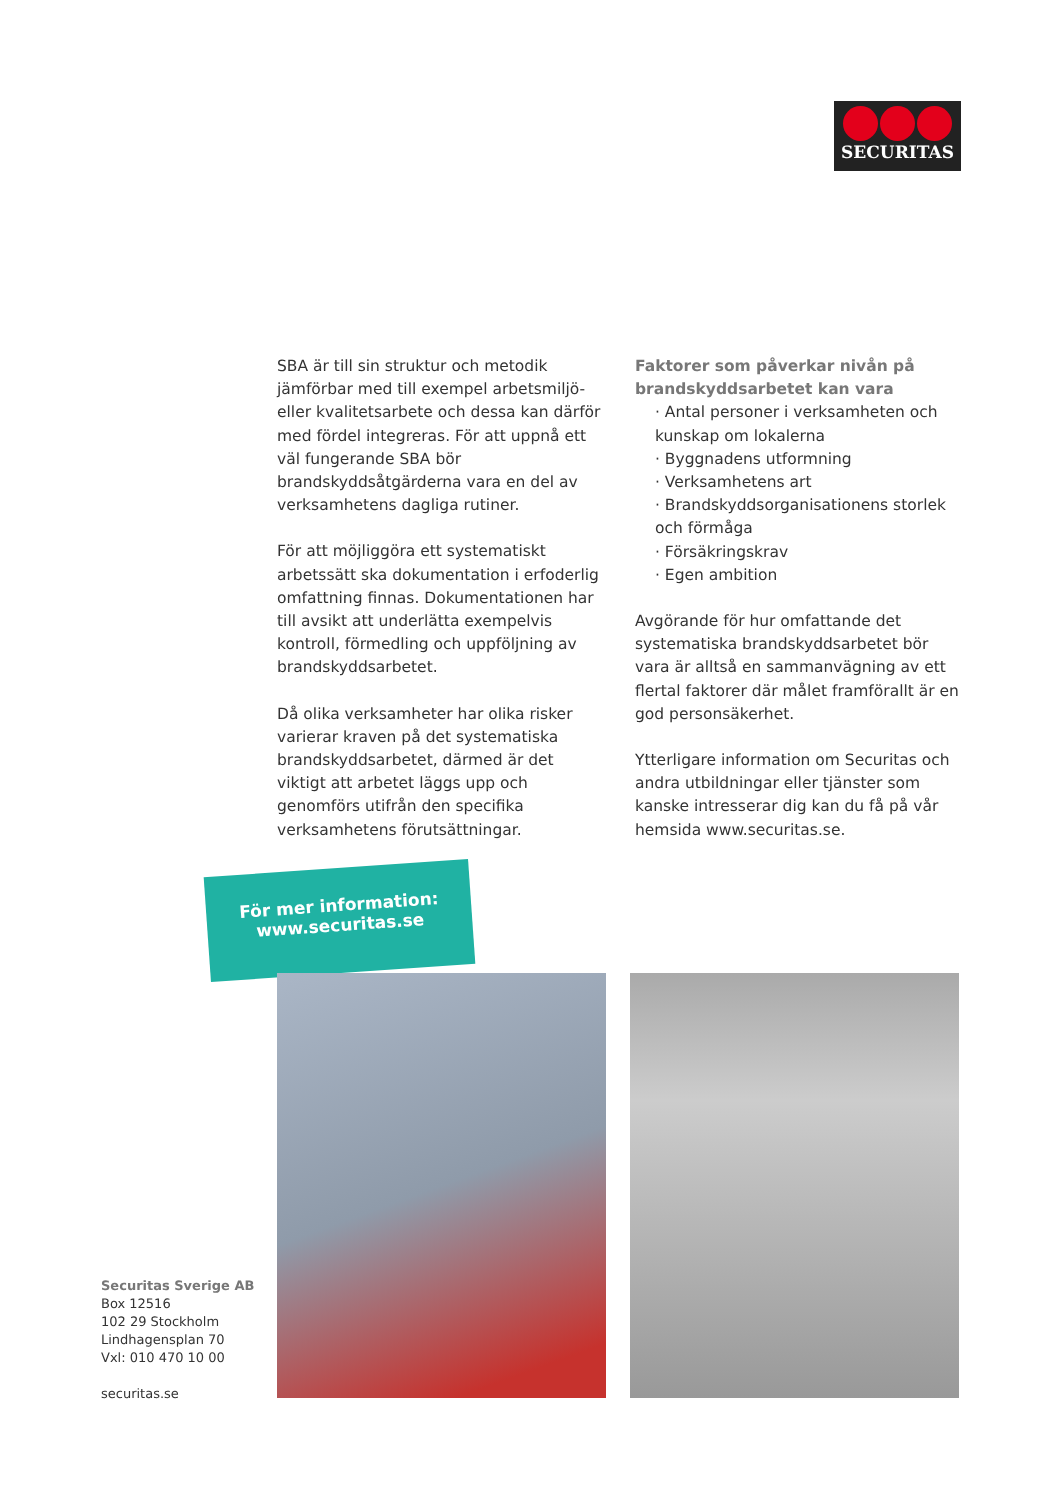SECURITAS
SBA är till sin struktur och metodik jämförbar med till exempel arbetsmiljö- eller kvalitets­arbete och dessa kan därför med fördel integreras. För att uppnå ett väl fungerande SBA bör brandskyddsåtgärderna vara en del av verksamhetens dagliga rutiner.
För att möjliggöra ett systematiskt arbetssätt ska dokumentation i erfoderlig omfattning finnas. Dokumentationen har till avsikt att underlätta exempelvis kontroll, förmedling och uppföljning av brandskyddsarbetet.
Då olika verksamheter har olika risker varierar kraven på det systematiska brandskyddsar­betet, därmed är det viktigt att arbetet läggs upp och genomförs utifrån den specifika verksamhetens förutsättningar.
Faktorer som påverkar nivån på brand­skyddsarbetet kan vara
· Antal personer i verksamheten och kunskap om lokalerna
· Byggnadens utformning
· Verksamhetens art
· Brandskyddsorganisationens storlek och förmåga
· Försäkringskrav
· Egen ambition
Avgörande för hur omfattande det system­atiska brandskyddsarbetet bör vara är alltså en sammanvägning av ett flertal faktorer där målet framförallt är en god personsäkerhet.
Ytterligare information om Securitas och andra utbildningar eller tjänster som kanske intresserar dig kan du få på vår hemsida www.securitas.se.
För mer information:
www.securitas.se
Securitas Sverige AB
Box 12516
102 29 Stockholm
Lindhagensplan 70
Vxl: 010 470 10 00
securitas.se